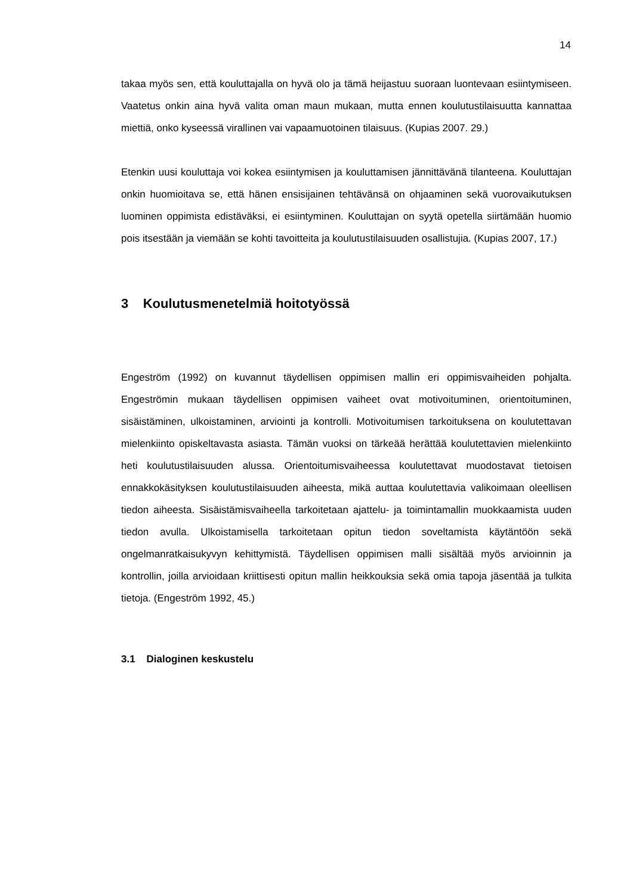14
takaa myös sen, että kouluttajalla on hyvä olo ja tämä heijastuu suoraan luontevaan esiintymiseen. Vaatetus onkin aina hyvä valita oman maun mukaan, mutta ennen koulutustilaisuutta kannattaa miettiä, onko kyseessä virallinen vai vapaamuotoinen tilaisuus. (Kupias 2007. 29.)
Etenkin uusi kouluttaja voi kokea esiintymisen ja kouluttamisen jännittävänä tilanteena. Kouluttajan onkin huomioitava se, että hänen ensisijainen tehtävänsä on ohjaaminen sekä vuorovaikutuksen luominen oppimista edistäväksi, ei esiintyminen. Kouluttajan on syytä opetella siirtämään huomio pois itsestään ja viemään se kohti tavoitteita ja koulutustilaisuuden osallistujia. (Kupias 2007, 17.)
3 Koulutusmenetelmiä hoitotyössä
Engeström (1992) on kuvannut täydellisen oppimisen mallin eri oppimisvaiheiden pohjalta. Engeströmin mukaan täydellisen oppimisen vaiheet ovat motivoituminen, orientoituminen, sisäistäminen, ulkoistaminen, arviointi ja kontrolli. Motivoitumisen tarkoituksena on koulutettavan mielenkiinto opiskeltavasta asiasta. Tämän vuoksi on tärkeää herättää koulutettavien mielenkiinto heti koulutustilaisuuden alussa. Orientoitumisvaiheessa koulutettavat muodostavat tietoisen ennakkokäsityksen koulutustilaisuuden aiheesta, mikä auttaa koulutettavia valikoimaan oleellisen tiedon aiheesta. Sisäistämisvaiheella tarkoitetaan ajattelu- ja toimintamallin muokkaamista uuden tiedon avulla. Ulkoistamisella tarkoitetaan opitun tiedon soveltamista käytäntöön sekä ongelmanratkaisukyvyn kehittymistä. Täydellisen oppimisen malli sisältää myös arvioinnin ja kontrollin, joilla arvioidaan kriittisesti opitun mallin heikkouksia sekä omia tapoja jäsentää ja tulkita tietoja. (Engeström 1992, 45.)
3.1 Dialoginen keskustelu